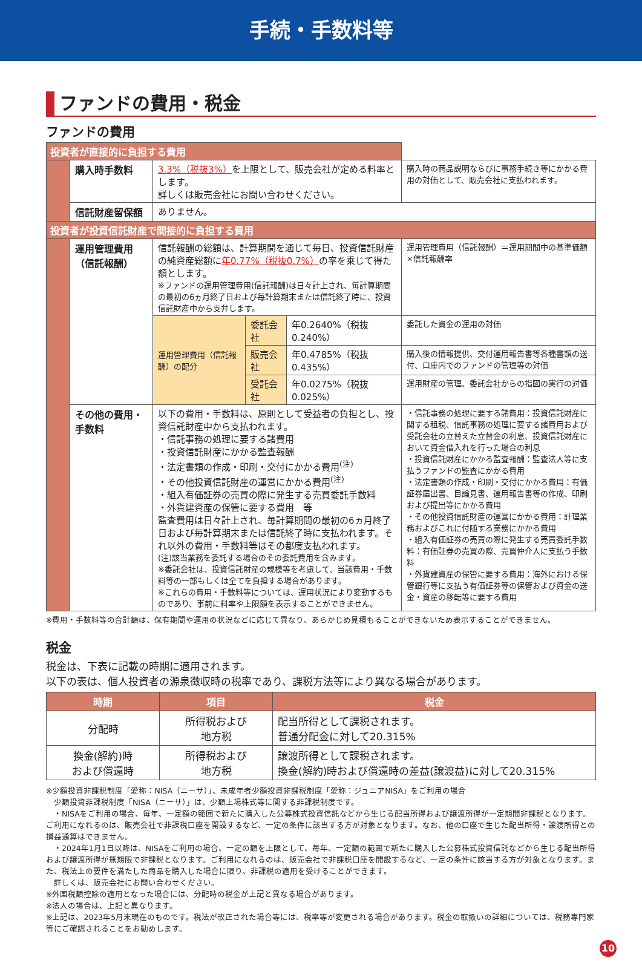手続・手数料等
ファンドの費用・税金
ファンドの費用
| 投資者が直接的に負担する費用 | | | | | |
| | 購入時手数料 | 3.3%（税抜3%） を上限として、販売会社が定める料率とします。 詳しくは販売会社にお問い合わせください。 | | | 購入時の商品説明ならびに事務手続き等にかかる費用の対価として、販売会社に支払われます。 |
| | 信託財産留保額 | ありません。 | | | |
| 投資者が投資信託財産で間接的に負担する費用 | | | | | |
| | 運用管理費用 （信託報酬） | 信託報酬の総額は、計算期間を通じて毎日、投資信託財産の純資産総額に 年0.77%（税抜0.7%） の率を乗じて得た額とします。 ※ファンドの運用管理費用(信託報酬)は日々計上され、毎計算期間の最初の6ヵ月終了日および毎計算期末または信託終了時に、投資信託財産中から支弁します。 | | | 運用管理費用（信託報酬）＝運用期間中の基準価額×信託報酬率 |
| | | 運用管理費用（信託報酬）の配分 | 委託会社 | 年0.2640%（税抜0.240%） | 委託した資金の運用の対価 |
| | | | 販売会社 | 年0.4785%（税抜0.435%） | 購入後の情報提供、交付運用報告書等各種書類の送付、口座内でのファンドの管理等の対価 |
| | | | 受託会社 | 年0.0275%（税抜0.025%） | 運用財産の管理、委託会社からの指図の実行の対価 |
| | その他の費用・手数料 | 以下の費用・手数料は、原則として受益者の負担とし、投資信託財産中から支払われます。 ・信託事務の処理に要する諸費用 ・投資信託財産にかかる監査報酬 ・法定書類の作成・印刷・交付にかかる費用<sup>(注)</sup> ・その他投資信託財産の運営にかかる費用<sup>(注)</sup> ・組入有価証券の売買の際に発生する売買委託手数料 ・外貨建資産の保管に要する費用 等 監査費用は日々計上され、毎計算期間の最初の6ヵ月終了日および毎計算期末または信託終了時に支払われます。それ以外の費用・手数料等はその都度支払われます。 (注)該当業務を委託する場合のその委託費用を含みます。 ※委託会社は、投資信託財産の規模等を考慮して、当該費用・手数料等の一部もしくは全てを負担する場合があります。 ※これらの費用・手数料等については、運用状況により変動するものであり、事前に料率や上限額を表示することができません。 | | | ・信託事務の処理に要する諸費用：投資信託財産に関する租税、信託事務の処理に要する諸費用および受託会社の立替えた立替金の利息、投資信託財産において資金借入れを行った場合の利息 ・投資信託財産にかかる監査報酬：監査法人等に支払うファンドの監査にかかる費用 ・法定書類の作成・印刷・交付にかかる費用：有価証券届出書、目論見書、運用報告書等の作成、印刷および提出等にかかる費用 ・その他投資信託財産の運営にかかる費用：計理業務およびこれに付随する業務にかかる費用 ・組入有価証券の売買の際に発生する売買委託手数料：有価証券の売買の際、売買仲介人に支払う手数料 ・外貨建資産の保管に要する費用：海外における保管銀行等に支払う有価証券等の保管および資金の送金・資産の移転等に要する費用 |
※費用・手数料等の合計額は、保有期間や運用の状況などに応じて異なり、あらかじめ見積もることができないため表示することができません。
税金
税金は、下表に記載の時期に適用されます。
以下の表は、個人投資者の源泉徴収時の税率であり、課税方法等により異なる場合があります。
| 時期 | 項目 | 税金 |
| --- | --- | --- |
| 分配時 | 所得税および 地方税 | 配当所得として課税されます。 普通分配金に対して20.315% |
| 換金(解約)時 および償還時 | 所得税および 地方税 | 譲渡所得として課税されます。 換金(解約)時および償還時の差益(譲渡益)に対して20.315% |
※少額投資非課税制度「愛称：NISA（ニーサ）」、未成年者少額投資非課税制度「愛称：ジュニアNISA」をご利用の場合
　少額投資非課税制度「NISA（ニーサ）」は、少額上場株式等に関する非課税制度です。
　・NISAをご利用の場合、毎年、一定額の範囲で新たに購入した公募株式投資信託などから生じる配当所得および譲渡所得が一定期間非課税となります。ご利用になれるのは、販売会社で非課税口座を開設するなど、一定の条件に該当する方が対象となります。なお、他の口座で生じた配当所得・譲渡所得との損益通算はできません。
　・2024年1月1日以降は、NISAをご利用の場合、一定の額を上限として、毎年、一定額の範囲で新たに購入した公募株式投資信託などから生じる配当所得および譲渡所得が無期限で非課税となります。ご利用になれるのは、販売会社で非課税口座を開設するなど、一定の条件に該当する方が対象となります。また、税法上の要件を満たした商品を購入した場合に限り、非課税の適用を受けることができます。
　詳しくは、販売会社にお問い合わせください。
※外国税額控除の適用となった場合には、分配時の税金が上記と異なる場合があります。
※法人の場合は、上記と異なります。
※上記は、2023年5月末現在のものです。税法が改正された場合等には、税率等が変更される場合があります。税金の取扱いの詳細については、税務専門家等にご確認されることをお勧めします。
10